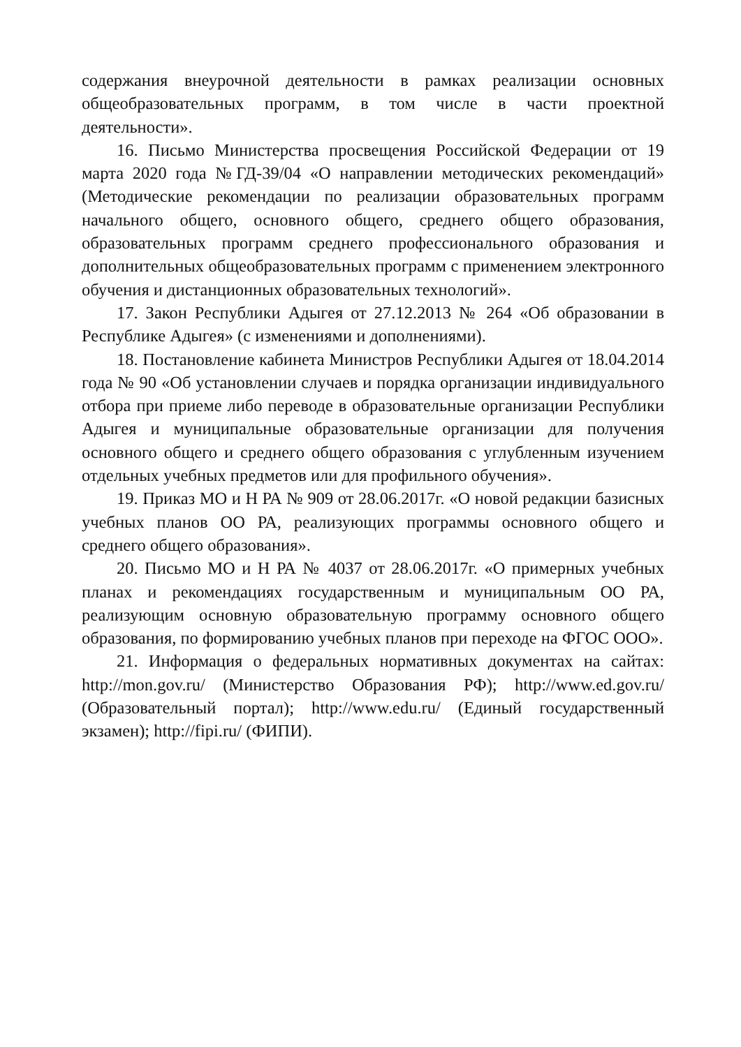содержания внеурочной деятельности в рамках реализации основных общеобразовательных программ, в том числе в части проектной деятельности».
16. Письмо Министерства просвещения Российской Федерации от 19 марта 2020 года №ГД-39/04 «О направлении методических рекомендаций» (Методические рекомендации по реализации образовательных программ начального общего, основного общего, среднего общего образования, образовательных программ среднего профессионального образования и дополнительных общеобразовательных программ с применением электронного обучения и дистанционных образовательных технологий».
17. Закон Республики Адыгея от 27.12.2013 № 264 «Об образовании в Республике Адыгея» (с изменениями и дополнениями).
18. Постановление кабинета Министров Республики Адыгея от 18.04.2014 года № 90 «Об установлении случаев и порядка организации индивидуального отбора при приеме либо переводе в образовательные организации Республики Адыгея и муниципальные образовательные организации для получения основного общего и среднего общего образования с углубленным изучением отдельных учебных предметов или для профильного обучения».
19. Приказ МО и Н РА № 909 от 28.06.2017г. «О новой редакции базисных учебных планов ОО РА, реализующих программы основного общего и среднего общего образования».
20. Письмо МО и Н РА № 4037 от 28.06.2017г. «О примерных учебных планах и рекомендациях государственным и муниципальным ОО РА, реализующим основную образовательную программу основного общего образования, по формированию учебных планов при переходе на ФГОС ООО».
21. Информация о федеральных нормативных документах на сайтах: http://mon.gov.ru/ (Министерство Образования РФ); http://www.ed.gov.ru/ (Образовательный портал); http://www.edu.ru/ (Единый государственный экзамен); http://fipi.ru/ (ФИПИ).